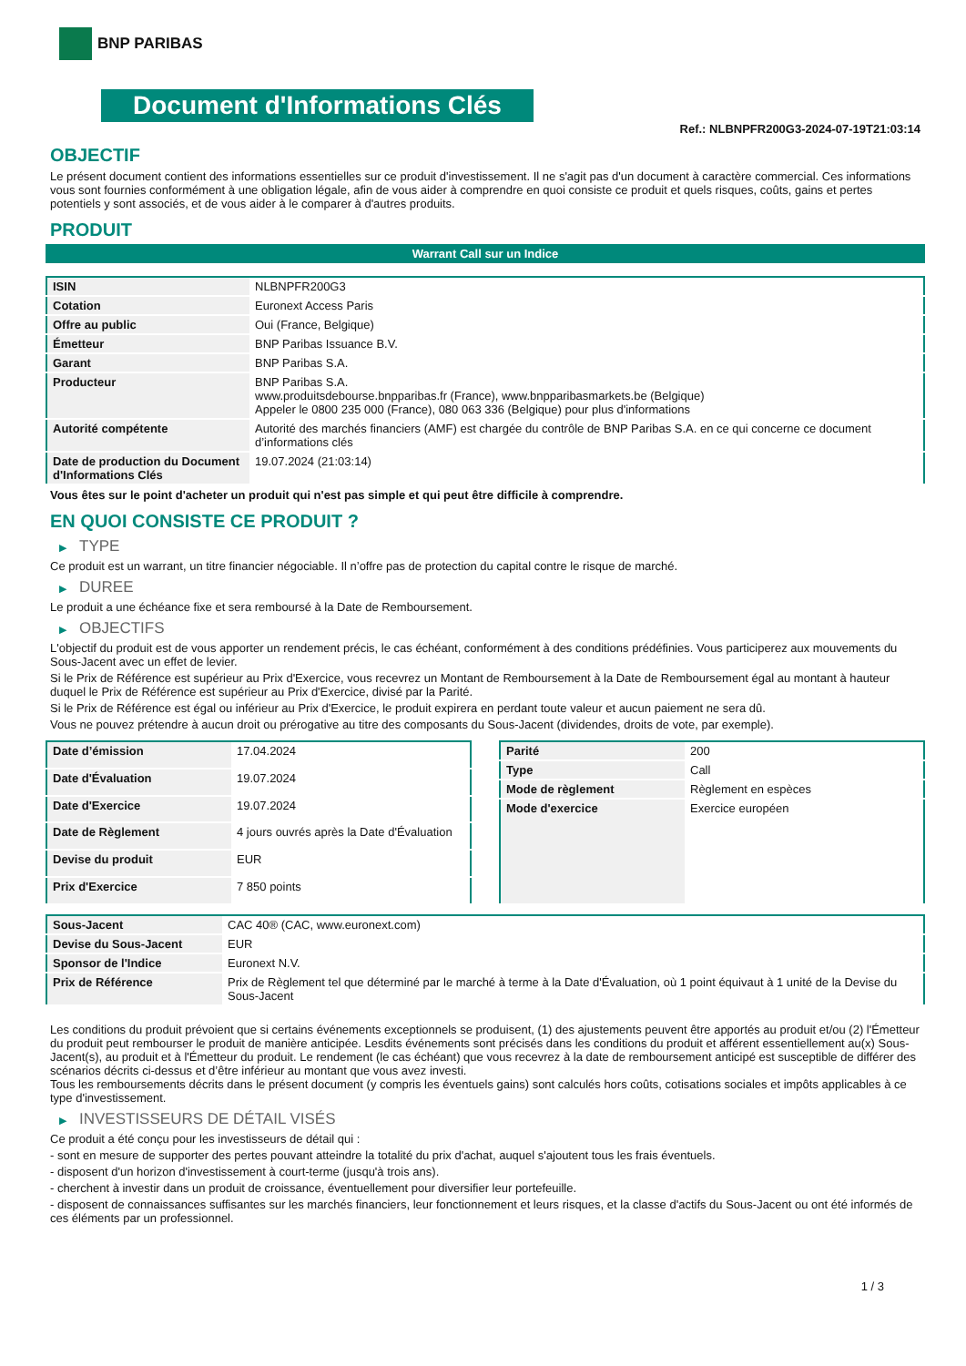BNP PARIBAS
Document d'Informations Clés
Ref.: NLBNPFR200G3-2024-07-19T21:03:14
OBJECTIF
Le présent document contient des informations essentielles sur ce produit d'investissement. Il ne s'agit pas d'un document à caractère commercial. Ces informations vous sont fournies conformément à une obligation légale, afin de vous aider à comprendre en quoi consiste ce produit et quels risques, coûts, gains et pertes potentiels y sont associés, et de vous aider à le comparer à d'autres produits.
PRODUIT
Warrant Call sur un Indice
| ISIN | NLBNPFR200G3 |
| Cotation | Euronext Access Paris |
| Offre au public | Oui (France, Belgique) |
| Émetteur | BNP Paribas Issuance B.V. |
| Garant | BNP Paribas S.A. |
| Producteur | BNP Paribas S.A. www.produitsdebourse.bnpparibas.fr (France), www.bnpparibasmarkets.be (Belgique) Appeler le 0800 235 000 (France), 080 063 336 (Belgique) pour plus d'informations |
| Autorité compétente | Autorité des marchés financiers (AMF) est chargée du contrôle de BNP Paribas S.A. en ce qui concerne ce document d’informations clés |
| Date de production du Document d'Informations Clés | 19.07.2024 (21:03:14) |
Vous êtes sur le point d'acheter un produit qui n'est pas simple et qui peut être difficile à comprendre.
EN QUOI CONSISTE CE PRODUIT ?
▶ TYPE
Ce produit est un warrant, un titre financier négociable. Il n’offre pas de protection du capital contre le risque de marché.
▶ DUREE
Le produit a une échéance fixe et sera remboursé à la Date de Remboursement.
▶ OBJECTIFS
L'objectif du produit est de vous apporter un rendement précis, le cas échéant, conformément à des conditions prédéfinies. Vous participerez aux mouvements du Sous-Jacent avec un effet de levier.
Si le Prix de Référence est supérieur au Prix d'Exercice, vous recevrez un Montant de Remboursement à la Date de Remboursement égal au montant à hauteur duquel le Prix de Référence est supérieur au Prix d'Exercice, divisé par la Parité.
Si le Prix de Référence est égal ou inférieur au Prix d'Exercice, le produit expirera en perdant toute valeur et aucun paiement ne sera dû.
Vous ne pouvez prétendre à aucun droit ou prérogative au titre des composants du Sous-Jacent (dividendes, droits de vote, par exemple).
| Date d’émission | 17.04.2024 |
| Date d'Évaluation | 19.07.2024 |
| Date d'Exercice | 19.07.2024 |
| Date de Règlement | 4 jours ouvrés après la Date d'Évaluation |
| Devise du produit | EUR |
| Prix d'Exercice | 7 850 points |
| Parité | 200 |
| Type | Call |
| Mode de règlement | Règlement en espèces |
| Mode d'exercice | Exercice européen |
| Sous-Jacent | CAC 40® (CAC, www.euronext.com) |
| Devise du Sous-Jacent | EUR |
| Sponsor de l'Indice | Euronext N.V. |
| Prix de Référence | Prix de Règlement tel que déterminé par le marché à terme à la Date d'Évaluation, où 1 point équivaut à 1 unité de la Devise du Sous-Jacent |
Les conditions du produit prévoient que si certains événements exceptionnels se produisent, (1) des ajustements peuvent être apportés au produit et/ou (2) l'Émetteur du produit peut rembourser le produit de manière anticipée. Lesdits événements sont précisés dans les conditions du produit et afférent essentiellement au(x) Sous-Jacent(s), au produit et à l'Émetteur du produit. Le rendement (le cas échéant) que vous recevrez à la date de remboursement anticipé est susceptible de différer des scénarios décrits ci-dessus et d’être inférieur au montant que vous avez investi.
Tous les remboursements décrits dans le présent document (y compris les éventuels gains) sont calculés hors coûts, cotisations sociales et impôts applicables à ce type d'investissement.
▶ INVESTISSEURS DE DÉTAIL VISÉS
Ce produit a été conçu pour les investisseurs de détail qui :
- sont en mesure de supporter des pertes pouvant atteindre la totalité du prix d'achat, auquel s'ajoutent tous les frais éventuels.
- disposent d'un horizon d'investissement à court-terme (jusqu'à trois ans).
- cherchent à investir dans un produit de croissance, éventuellement pour diversifier leur portefeuille.
- disposent de connaissances suffisantes sur les marchés financiers, leur fonctionnement et leurs risques, et la classe d'actifs du Sous-Jacent ou ont été informés de ces éléments par un professionnel.
1 / 3